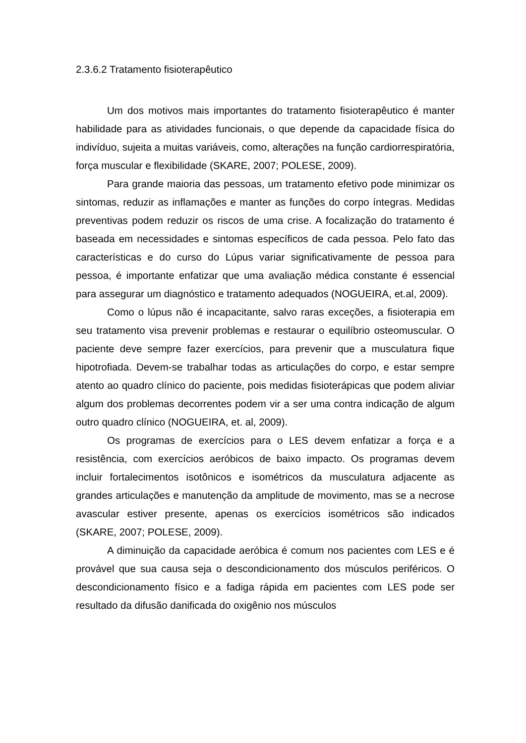2.3.6.2 Tratamento fisioterapêutico
Um dos motivos mais importantes do tratamento fisioterapêutico é manter habilidade para as atividades funcionais, o que depende da capacidade física do indivíduo, sujeita a muitas variáveis, como, alterações na função cardiorrespiratória, força muscular e flexibilidade (SKARE, 2007; POLESE, 2009).
Para grande maioria das pessoas, um tratamento efetivo pode minimizar os sintomas, reduzir as inflamações e manter as funções do corpo íntegras. Medidas preventivas podem reduzir os riscos de uma crise. A focalização do tratamento é baseada em necessidades e sintomas específicos de cada pessoa. Pelo fato das características e do curso do Lúpus variar significativamente de pessoa para pessoa, é importante enfatizar que uma avaliação médica constante é essencial para assegurar um diagnóstico e tratamento adequados (NOGUEIRA, et.al, 2009).
Como o lúpus não é incapacitante, salvo raras exceções, a fisioterapia em seu tratamento visa prevenir problemas e restaurar o equilíbrio osteomuscular. O paciente deve sempre fazer exercícios, para prevenir que a musculatura fique hipotrofiada. Devem-se trabalhar todas as articulações do corpo, e estar sempre atento ao quadro clínico do paciente, pois medidas fisioterápicas que podem aliviar algum dos problemas decorrentes podem vir a ser uma contra indicação de algum outro quadro clínico (NOGUEIRA, et. al, 2009).
Os programas de exercícios para o LES devem enfatizar a força e a resistência, com exercícios aeróbicos de baixo impacto. Os programas devem incluir fortalecimentos isotônicos e isométricos da musculatura adjacente as grandes articulações e manutenção da amplitude de movimento, mas se a necrose avascular estiver presente, apenas os exercícios isométricos são indicados (SKARE, 2007; POLESE, 2009).
A diminuição da capacidade aeróbica é comum nos pacientes com LES e é provável que sua causa seja o descondicionamento dos músculos periféricos. O descondicionamento físico e a fadiga rápida em pacientes com LES pode ser resultado da difusão danificada do oxigênio nos músculos